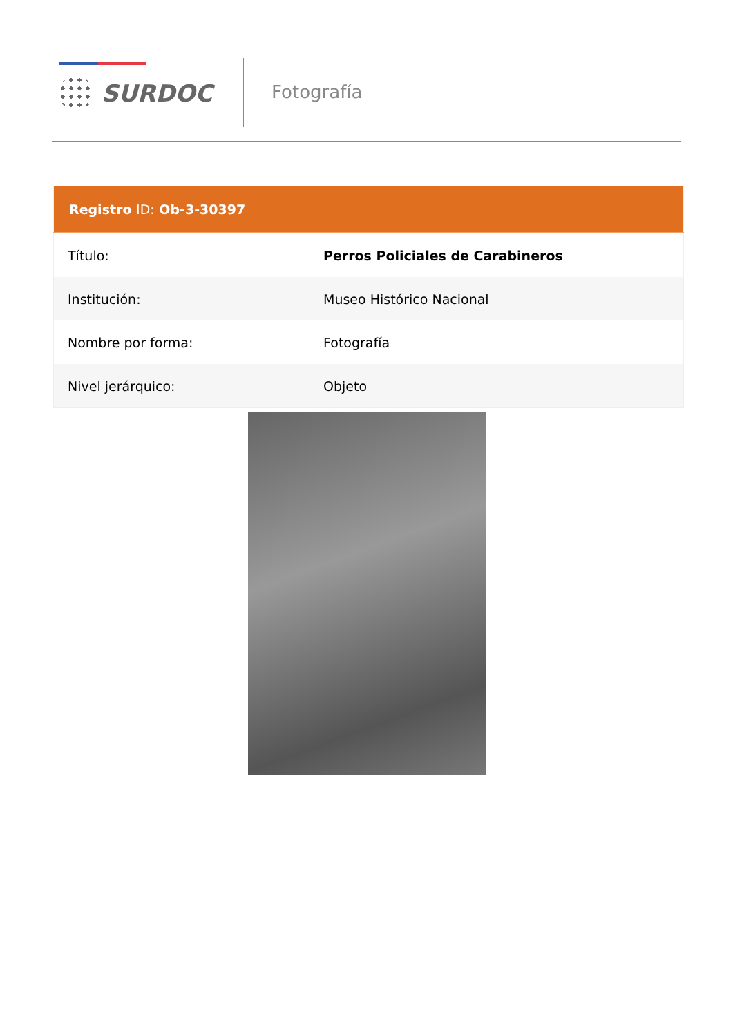SURDOC
Fotografía
| Registro ID: Ob-3-30397 | |
| --- | --- |
| Título: | Perros Policiales de Carabineros |
| Institución: | Museo Histórico Nacional |
| Nombre por forma: | Fotografía |
| Nivel jerárquico: | Objeto |